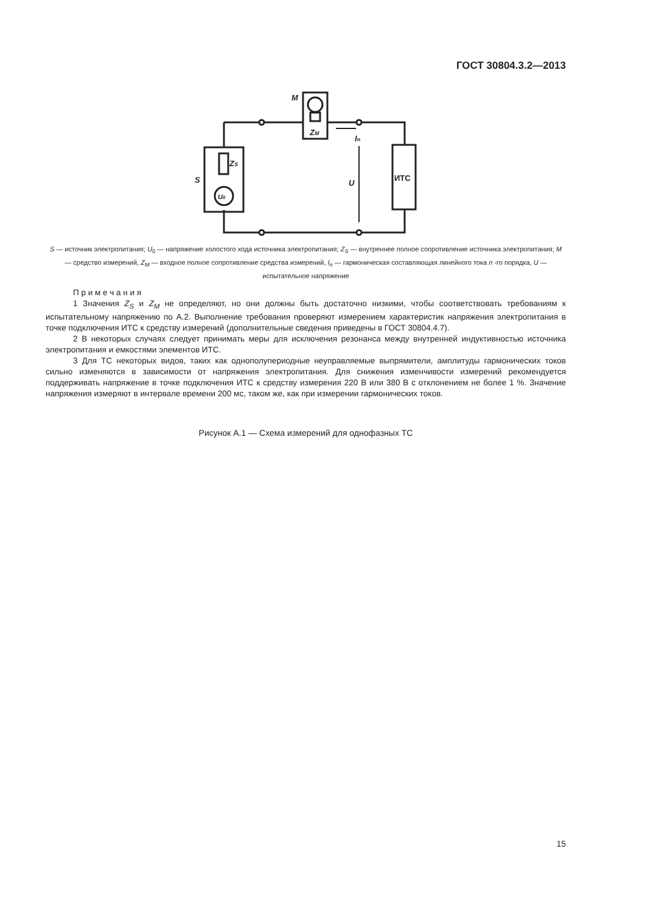ГОСТ 30804.3.2—2013
M
ZM
ZS
S
In
U
ИТС
U0
S — источник электропитания; U<sub>0</sub> — напряжение холостого хода источника электропитания; Z<sub>S</sub> — внутреннее полное сопротивление источника электропитания; M — средство измерений, Z<sub>M</sub> — входное полное сопротивление средства измерений, I<sub>n</sub> — гармоническая составляющая линейного тока n -го порядка, U — испытательное напряжение
П р и м е ч а н и я
1 Значения Z<sub>S</sub> и Z<sub>M</sub> не определяют, но они должны быть достаточно низкими, чтобы соответствовать требованиям к испытательному напряжению по А.2. Выполнение требования проверяют измерением характеристик напряжения электропитания в точке подключения ИТС к средству измерений (дополнительные сведения приведены в ГОСТ 30804.4.7).
2 В некоторых случаях следует принимать меры для исключения резонанса между внутренней индуктивностью источника электропитания и емкостями элементов ИТС.
3 Для ТС некоторых видов, таких как однополупериодные неуправляемые выпрямители, амплитуды гармонических токов сильно изменяются в зависимости от напряжения электропитания. Для снижения изменчивости измерений рекомендуется поддерживать напряжение в точке подключения ИТС к средству измерения 220 В или 380 В с отклонением не более 1 %. Значение напряжения измеряют в интервале времени 200 мс, таком же, как при измерении гармонических токов.
Рисунок А.1 — Схема измерений для однофазных ТС
15